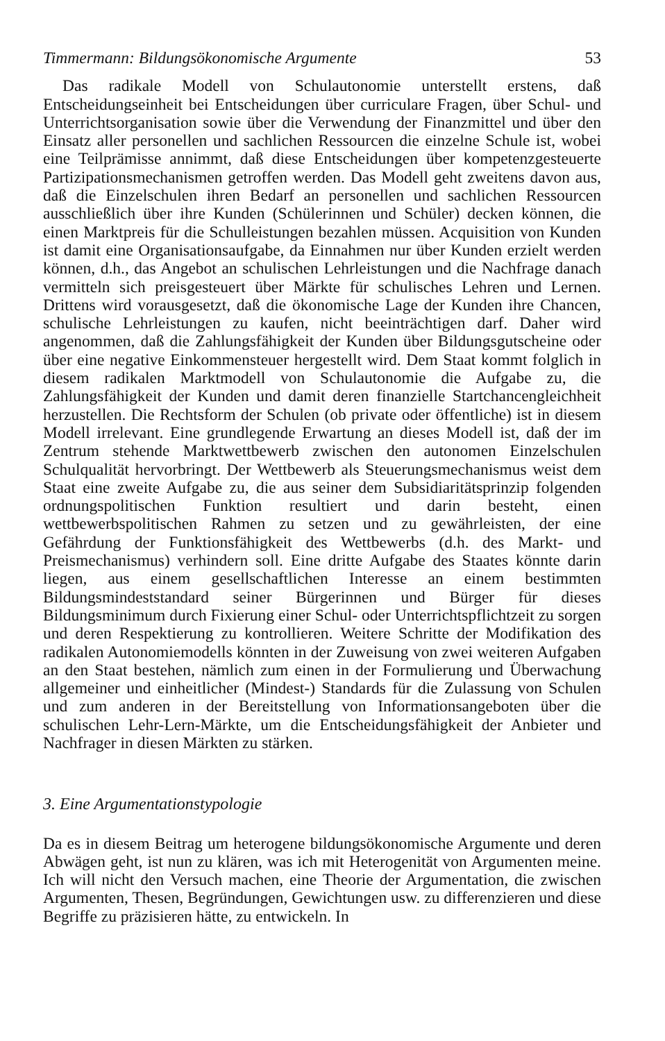Timmermann: Bildungsökonomische Argumente 53
Das radikale Modell von Schulautonomie unterstellt erstens, daß Entscheidungseinheit bei Entscheidungen über curriculare Fragen, über Schul- und Unterrichtsorganisation sowie über die Verwendung der Finanzmittel und über den Einsatz aller personellen und sachlichen Ressourcen die einzelne Schule ist, wobei eine Teilprämisse annimmt, daß diese Entscheidungen über kompetenzgesteuerte Partizipationsmechanismen getroffen werden. Das Modell geht zweitens davon aus, daß die Einzelschulen ihren Bedarf an personellen und sachlichen Ressourcen ausschließlich über ihre Kunden (Schülerinnen und Schüler) decken können, die einen Marktpreis für die Schulleistungen bezahlen müssen. Acquisition von Kunden ist damit eine Organisationsaufgabe, da Einnahmen nur über Kunden erzielt werden können, d.h., das Angebot an schulischen Lehrleistungen und die Nachfrage danach vermitteln sich preisgesteuert über Märkte für schulisches Lehren und Lernen. Drittens wird vorausgesetzt, daß die ökonomische Lage der Kunden ihre Chancen, schulische Lehrleistungen zu kaufen, nicht beeinträchtigen darf. Daher wird angenommen, daß die Zahlungsfähigkeit der Kunden über Bildungsgutscheine oder über eine negative Einkommensteuer hergestellt wird. Dem Staat kommt folglich in diesem radikalen Marktmodell von Schulautonomie die Aufgabe zu, die Zahlungsfähigkeit der Kunden und damit deren finanzielle Startchancengleichheit herzustellen. Die Rechtsform der Schulen (ob private oder öffentliche) ist in diesem Modell irrelevant. Eine grundlegende Erwartung an dieses Modell ist, daß der im Zentrum stehende Marktwettbewerb zwischen den autonomen Einzelschulen Schulqualität hervorbringt. Der Wettbewerb als Steuerungsmechanismus weist dem Staat eine zweite Aufgabe zu, die aus seiner dem Subsidiaritätsprinzip folgenden ordnungspolitischen Funktion resultiert und darin besteht, einen wettbewerbspolitischen Rahmen zu setzen und zu gewährleisten, der eine Gefährdung der Funktionsfähigkeit des Wettbewerbs (d.h. des Markt- und Preismechanismus) verhindern soll. Eine dritte Aufgabe des Staates könnte darin liegen, aus einem gesellschaftlichen Interesse an einem bestimmten Bildungsmindeststandard seiner Bürgerinnen und Bürger für dieses Bildungsminimum durch Fixierung einer Schul- oder Unterrichtspflichtzeit zu sorgen und deren Respektierung zu kontrollieren. Weitere Schritte der Modifikation des radikalen Autonomiemodells könnten in der Zuweisung von zwei weiteren Aufgaben an den Staat bestehen, nämlich zum einen in der Formulierung und Überwachung allgemeiner und einheitlicher (Mindest-) Standards für die Zulassung von Schulen und zum anderen in der Bereitstellung von Informationsangeboten über die schulischen Lehr-Lern-Märkte, um die Entscheidungsfähigkeit der Anbieter und Nachfrager in diesen Märkten zu stärken.
3. Eine Argumentationstypologie
Da es in diesem Beitrag um heterogene bildungsökonomische Argumente und deren Abwägen geht, ist nun zu klären, was ich mit Heterogenität von Argumenten meine. Ich will nicht den Versuch machen, eine Theorie der Argumentation, die zwischen Argumenten, Thesen, Begründungen, Gewichtungen usw. zu differenzieren und diese Begriffe zu präzisieren hätte, zu entwickeln. In